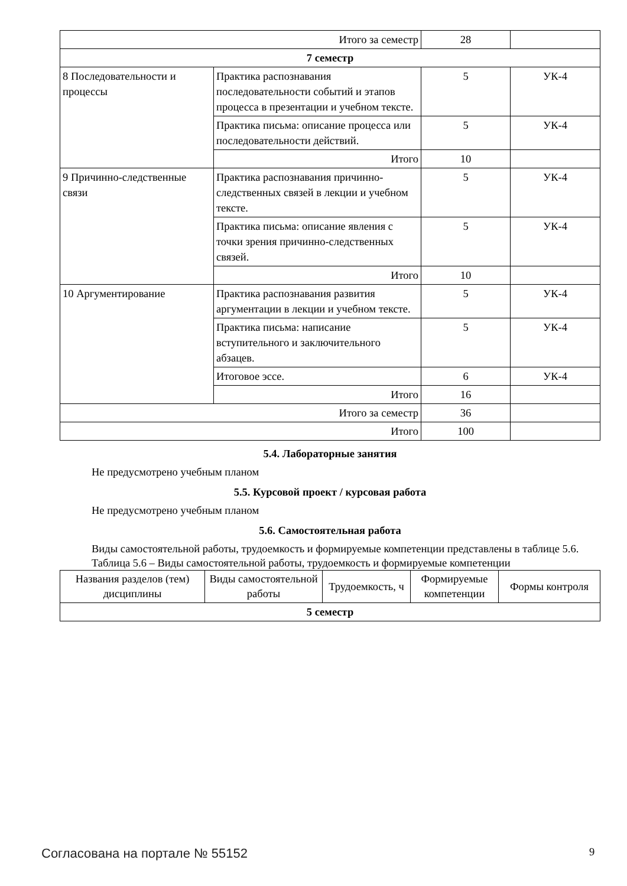| Итого за семестр | | 28 | |
| 7 семестр | | | |
| 8 Последовательности и процессы | Практика распознавания последовательности событий и этапов процесса в презентации и учебном тексте. | 5 | УК-4 |
| | Практика письма: описание процесса или последовательности действий. | 5 | УК-4 |
| | Итого | 10 | |
| 9 Причинно-следственные связи | Практика распознавания причинно-следственных связей в лекции и учебном тексте. | 5 | УК-4 |
| | Практика письма: описание явления с точки зрения причинно-следственных связей. | 5 | УК-4 |
| | Итого | 10 | |
| 10 Аргументирование | Практика распознавания развития аргументации в лекции и учебном тексте. | 5 | УК-4 |
| | Практика письма: написание вступительного и заключительного абзацев. | 5 | УК-4 |
| | Итоговое эссе. | 6 | УК-4 |
| | Итого | 16 | |
| Итого за семестр | | 36 | |
| Итого | | 100 | |
5.4. Лабораторные занятия
Не предусмотрено учебным планом
5.5. Курсовой проект / курсовая работа
Не предусмотрено учебным планом
5.6. Самостоятельная работа
Виды самостоятельной работы, трудоемкость и формируемые компетенции представлены в таблице 5.6.
Таблица 5.6 – Виды самостоятельной работы, трудоемкость и формируемые компетенции
| Названия разделов (тем) дисциплины | Виды самостоятельной работы | Трудоемкость, ч | Формируемые компетенции | Формы контроля |
| --- | --- | --- | --- | --- |
| 5 семестр | | | | |
Согласована на портале № 55152 9